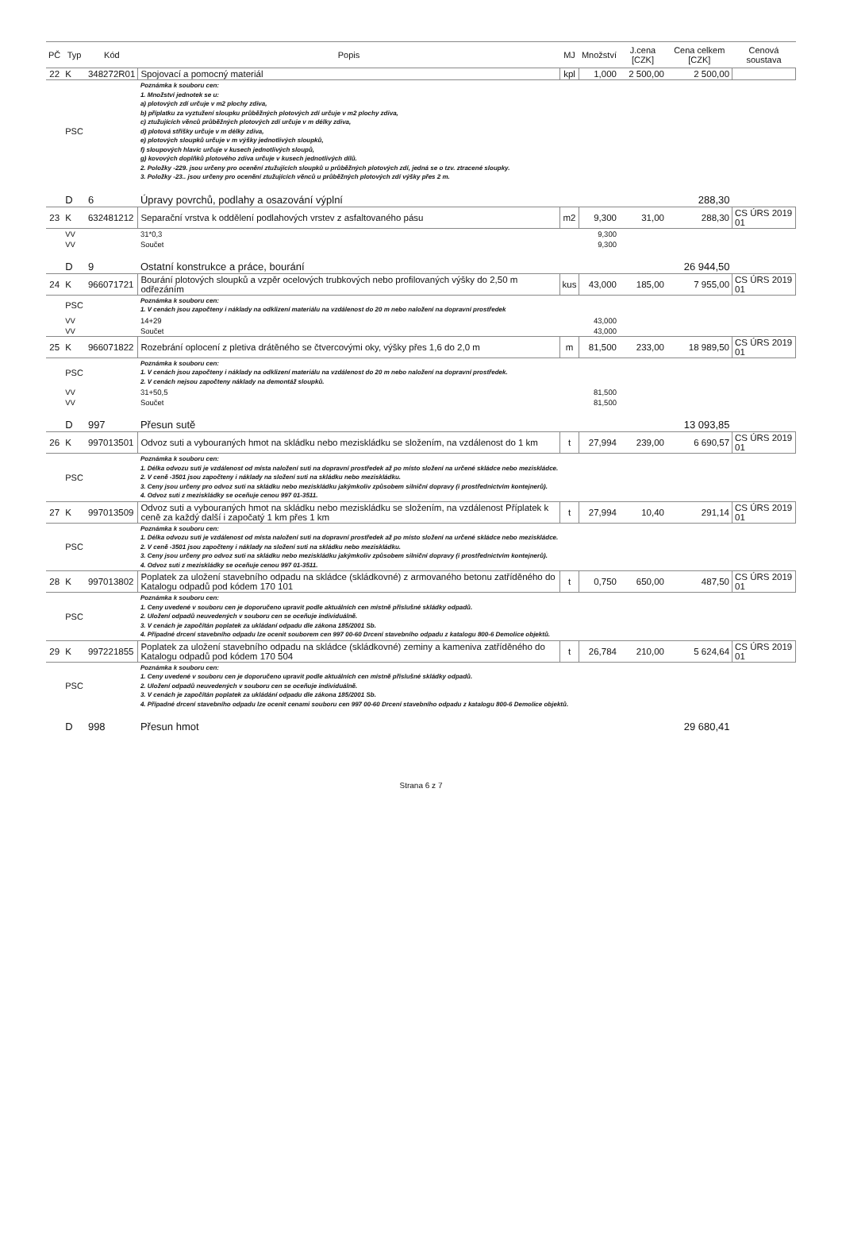| PČ | Typ | Kód | Popis | MJ | Množství | J.cena [CZK] | Cena celkem [CZK] | Cenová soustava |
| --- | --- | --- | --- | --- | --- | --- | --- | --- |
| 22 | K | 348272R01 | Spojovací a pomocný materiál | kpl | 1,000 | 2 500,00 | 2 500,00 | |
| | PSC | | Poznámka k souboru cen: 1. Množství jednotek se u: a) plotových zdí určuje v m2 plochy zdiva, b) příplatku za vyztužení sloupku průběžných plotových zdí určuje v m2 plochy zdiva, c) ztužujících věnců průběžných plotových zdí určuje v m délky zdiva, d) plotová stříšky určuje v m délky zdiva, e) plotových sloupků určuje v m výšky jednotlivých sloupků, f) sloupových hlavic určuje v kusech jednotlivých sloupů, g) kovových doplňků plotového zdiva určuje v kusech jednotlivých dílů. 2. Položky -229. jsou určeny pro ocenění ztužujících sloupků u průběžných plotových zdí, jedná se o tzv. ztracené sloupky. 3. Položky -23.. jsou určeny pro ocenění ztužujících věnců u průběžných plotových zdí výšky přes 2 m. | | | | | |
| | D | 6 | Úpravy povrchů, podlahy a osazování výplní | | | | 288,30 | |
| 23 | K | 632481212 | Separační vrstva k oddělení podlahových vrstev z asfaltovaného pásu | m2 | 9,300 | 31,00 | 288,30 | CS ÚRS 2019 01 |
| | VV | | 31*0,3 | | 9,300 | | | |
| | VV | | Součet | | 9,300 | | | |
| | D | 9 | Ostatní konstrukce a práce, bourání | | | | 26 944,50 | |
| 24 | K | 966071721 | Bourání plotových sloupků a vzpěr ocelových trubkových nebo profilovaných výšky do 2,50 m odřezáním | kus | 43,000 | 185,00 | 7 955,00 | CS ÚRS 2019 01 |
| | PSC | | Poznámka k souboru cen: 1. V cenách jsou započteny i náklady na odklizení materiálu na vzdálenost do 20 m nebo naložení na dopravní prostředek | | | | | |
| | VV | | 14+29 | | 43,000 | | | |
| | VV | | Součet | | 43,000 | | | |
| 25 | K | 966071822 | Rozebrání oplocení z pletiva drátěného se čtvercovými oky, výšky přes 1,6 do 2,0 m | m | 81,500 | 233,00 | 18 989,50 | CS ÚRS 2019 01 |
| | PSC | | Poznámka k souboru cen: 1. V cenách jsou započteny i náklady na odklizení materiálu na vzdálenost do 20 m nebo naložení na dopravní prostředek. 2. V cenách nejsou započteny náklady na demontáž sloupků. | | | | | |
| | VV | | 31+50,5 | | 81,500 | | | |
| | VV | | Součet | | 81,500 | | | |
| | D | 997 | Přesun sutě | | | | 13 093,85 | |
| 26 | K | 997013501 | Odvoz suti a vybouraných hmot na skládku nebo meziskládku se složením, na vzdálenost do 1 km | t | 27,994 | 239,00 | 6 690,57 | CS ÚRS 2019 01 |
| | PSC | | Poznámka k souboru cen: 1. Délka odvozu suti je vzdálenost od místa naložení suti na dopravní prostředek až po místo složení na určené skládce nebo meziskládce. 2. V ceně -3501 jsou započteny i náklady na složení suti na skládku nebo meziskládku. 3. Ceny jsou určeny pro odvoz suti na skládku nebo meziskládku jakýmkoliv způsobem silniční dopravy (i prostřednictvím kontejnerů). 4. Odvoz suti z meziskládky se oceňuje cenou 997 01-3511. | | | | | |
| 27 | K | 997013509 | Odvoz suti a vybouraných hmot na skládku nebo meziskládku se složením, na vzdálenost Příplatek k ceně za každý další i započatý 1 km přes 1 km | t | 27,994 | 10,40 | 291,14 | CS ÚRS 2019 01 |
| | PSC | | Poznámka k souboru cen: 1. Délka odvozu suti je vzdálenost od místa naložení suti na dopravní prostředek až po místo složení na určené skládce nebo meziskládce. 2. V ceně -3501 jsou započteny i náklady na složení suti na skládku nebo meziskládku. 3. Ceny jsou určeny pro odvoz suti na skládku nebo meziskládku jakýmkoliv způsobem silniční dopravy (i prostřednictvím kontejnerů). 4. Odvoz suti z meziskládky se oceňuje cenou 997 01-3511. | | | | | |
| 28 | K | 997013802 | Poplatek za uložení stavebního odpadu na skládce (skládkovné) z armovaného betonu zatříděného do Katalogu odpadů pod kódem 170 101 | t | 0,750 | 650,00 | 487,50 | CS ÚRS 2019 01 |
| | PSC | | Poznámka k souboru cen: 1. Ceny uvedené v souboru cen je doporučeno upravit podle aktuálních cen místně příslušné skládky odpadů. 2. Uložení odpadů neuvedených v souboru cen se oceňuje individuálně. 3. V cenách je započítán poplatek za ukládaní odpadu dle zákona 185/2001 Sb. 4. Případné drcení stavebního odpadu lze ocenit souborem cen 997 00-60 Drcení stavebního odpadu z katalogu 800-6 Demolice objektů. | | | | | |
| 29 | K | 997221855 | Poplatek za uložení stavebního odpadu na skládce (skládkovné) zeminy a kameniva zatříděného do Katalogu odpadů pod kódem 170 504 | t | 26,784 | 210,00 | 5 624,64 | CS ÚRS 2019 01 |
| | PSC | | Poznámka k souboru cen: 1. Ceny uvedené v souboru cen je doporučeno upravit podle aktuálních cen místně příslušné skládky odpadů. 2. Uložení odpadů neuvedených v souboru cen se oceňuje individuálně. 3. V cenách je započítán poplatek za ukládání odpadu dle zákona 185/2001 Sb. 4. Případné drcení stavebního odpadu lze ocenit cenami souboru cen 997 00-60 Drcení stavebního odpadu z katalogu 800-6 Demolice objektů. | | | | | |
| | D | 998 | Přesun hmot | | | | 29 680,41 | |
Strana 6 z 7